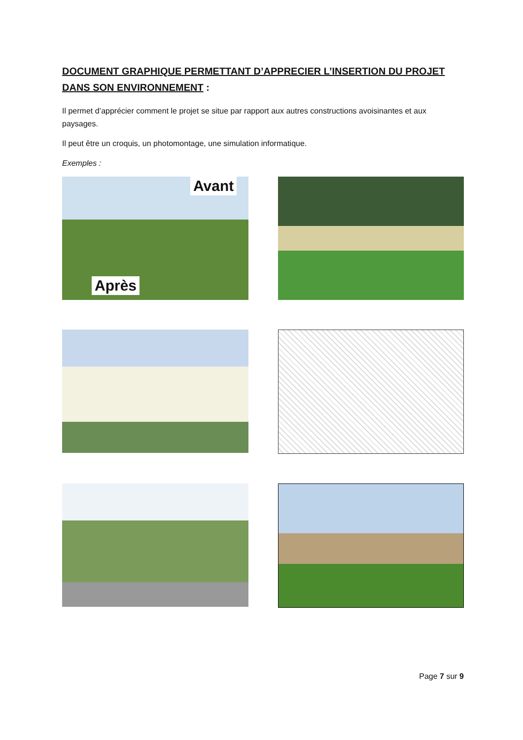DOCUMENT GRAPHIQUE PERMETTANT D’APPRECIER L’INSERTION DU PROJET DANS SON ENVIRONNEMENT :
Il permet d’apprécier comment le projet se situe par rapport aux autres constructions avoisinantes et aux paysages.
Il peut être un croquis, un photomontage, une simulation informatique.
Exemples :
Avant
Après
Page 7 sur 9